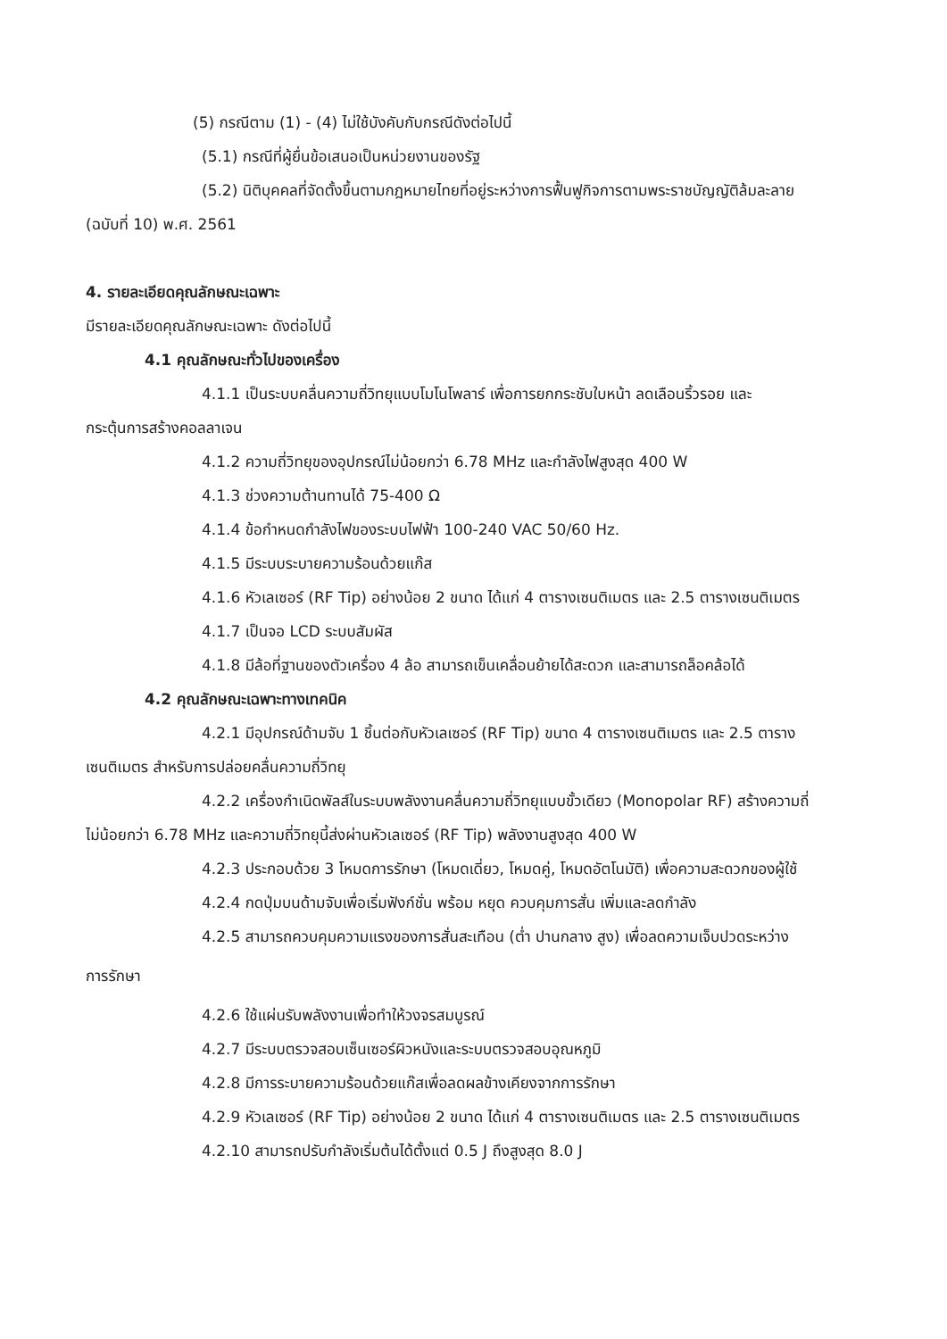(5) กรณีตาม (1) - (4) ไม่ใช้บังคับกับกรณีดังต่อไปนี้
(5.1) กรณีที่ผู้ยื่นข้อเสนอเป็นหน่วยงานของรัฐ
(5.2) นิติบุคคลที่จัดตั้งขึ้นตามกฎหมายไทยที่อยู่ระหว่างการฟื้นฟูกิจการตามพระราชบัญญัติล้มละลาย
(ฉบับที่ 10) พ.ศ. 2561
4. รายละเอียดคุณลักษณะเฉพาะ
มีรายละเอียดคุณลักษณะเฉพาะ ดังต่อไปนี้
4.1 คุณลักษณะทั่วไปของเครื่อง
4.1.1 เป็นระบบคลื่นความถี่วิทยุแบบโมโนโพลาร์ เพื่อการยกกระชับใบหน้า ลดเลือนริ้วรอย และ
กระตุ้นการสร้างคอลลาเจน
4.1.2 ความถี่วิทยุของอุปกรณ์ไม่น้อยกว่า 6.78 MHz และกำลังไฟสูงสุด 400 W
4.1.3 ช่วงความต้านทานได้ 75-400 Ω
4.1.4 ข้อกำหนดกำลังไฟของระบบไฟฟ้า 100-240 VAC 50/60 Hz.
4.1.5 มีระบบระบายความร้อนด้วยแก๊ส
4.1.6 หัวเลเซอร์ (RF Tip) อย่างน้อย 2 ขนาด ได้แก่ 4 ตารางเซนติเมตร และ 2.5 ตารางเซนติเมตร
4.1.7 เป็นจอ LCD ระบบสัมผัส
4.1.8 มีล้อที่ฐานของตัวเครื่อง 4 ล้อ สามารถเข็นเคลื่อนย้ายได้สะดวก และสามารถล็อคล้อได้
4.2 คุณลักษณะเฉพาะทางเทคนิค
4.2.1 มีอุปกรณ์ด้ามจับ 1 ชิ้นต่อกับหัวเลเซอร์ (RF Tip) ขนาด 4 ตารางเซนติเมตร และ 2.5 ตาราง
เซนติเมตร สำหรับการปล่อยคลื่นความถี่วิทยุ
4.2.2 เครื่องกำเนิดพัลส์ในระบบพลังงานคลื่นความถี่วิทยุแบบขั้วเดียว (Monopolar RF) สร้างความถี่
ไม่น้อยกว่า 6.78 MHz และความถี่วิทยุนี้ส่งผ่านหัวเลเซอร์ (RF Tip) พลังงานสูงสุด 400 W
4.2.3 ประกอบด้วย 3 โหมดการรักษา (โหมดเดี่ยว, โหมดคู่, โหมดอัตโนมัติ) เพื่อความสะดวกของผู้ใช้
4.2.4 กดปุ่มบนด้ามจับเพื่อเริ่มฟังก์ชั่น พร้อม หยุด ควบคุมการสั่น เพิ่มและลดกำลัง
4.2.5 สามารถควบคุมความแรงของการสั่นสะเทือน (ต่ำ ปานกลาง สูง) เพื่อลดความเจ็บปวดระหว่าง
การรักษา
4.2.6 ใช้แผ่นรับพลังงานเพื่อทำให้วงจรสมบูรณ์
4.2.7 มีระบบตรวจสอบเซ็นเซอร์ผิวหนังและระบบตรวจสอบอุณหภูมิ
4.2.8 มีการระบายความร้อนด้วยแก๊สเพื่อลดผลข้างเคียงจากการรักษา
4.2.9 หัวเลเซอร์ (RF Tip) อย่างน้อย 2 ขนาด ได้แก่ 4 ตารางเซนติเมตร และ 2.5 ตารางเซนติเมตร
4.2.10 สามารถปรับกำลังเริ่มต้นได้ตั้งแต่ 0.5 J ถึงสูงสุด 8.0 J